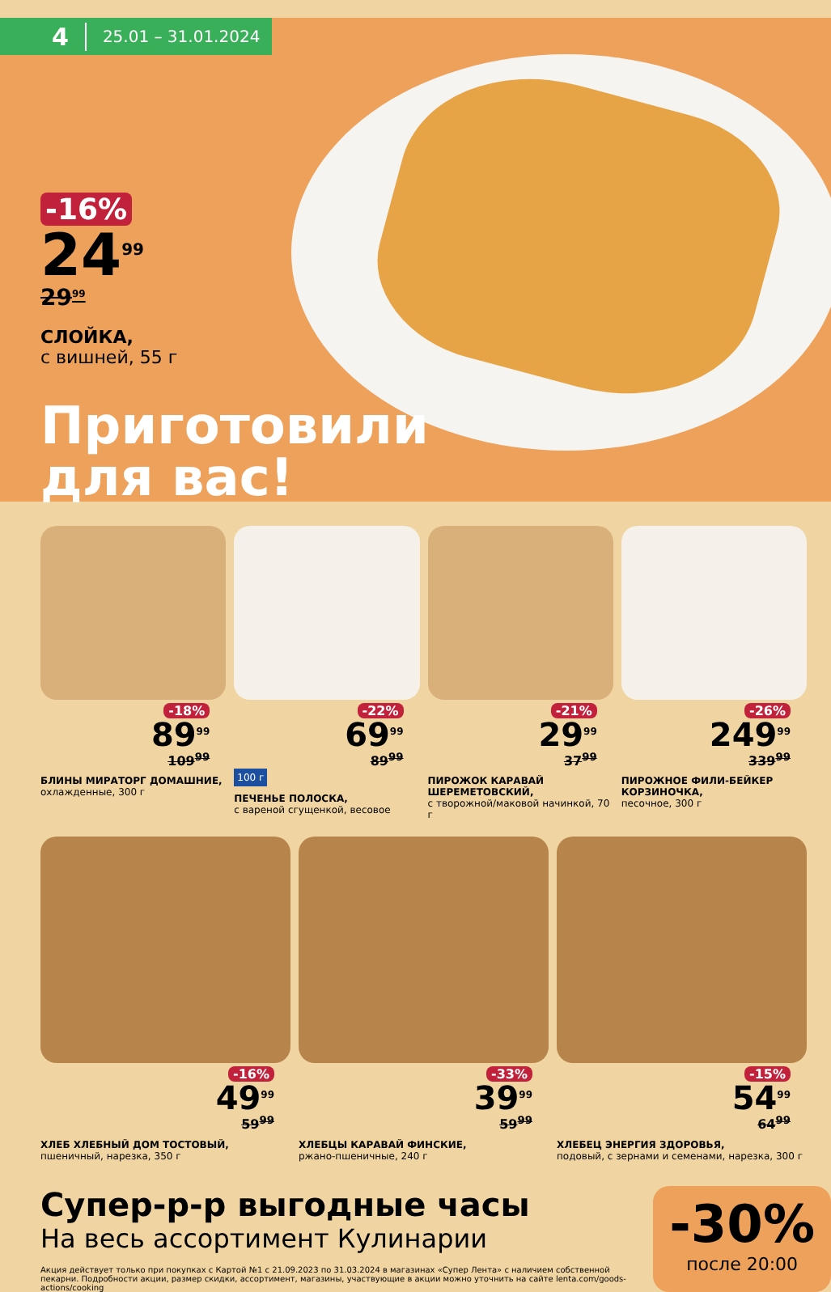4 25.01 – 31.01.2024
-16%
24<sup>99</sup>
29<sup>99</sup>
СЛОЙКА,
с вишней, 55 г
Приготовили
для вас!
-18%
89<sup>99</sup>
109<sup>99</sup>
БЛИНЫ МИРАТОРГ ДОМАШНИЕ,
охлажденные, 300 г
-22%
69<sup>99</sup>
89<sup>99</sup>
100 г
ПЕЧЕНЬЕ ПОЛОСКА,
с вареной сгущенкой, весовое
-21%
29<sup>99</sup>
37<sup>99</sup>
ПИРОЖОК КАРАВАЙ ШЕРЕМЕТОВСКИЙ,
с творожной/маковой начинкой, 70 г
-26%
249<sup>99</sup>
339<sup>99</sup>
ПИРОЖНОЕ ФИЛИ-БЕЙКЕР КОРЗИНОЧКА,
песочное, 300 г
-16%
49<sup>99</sup>
59<sup>99</sup>
ХЛЕБ ХЛЕБНЫЙ ДОМ ТОСТОВЫЙ,
пшеничный, нарезка, 350 г
-33%
39<sup>99</sup>
59<sup>99</sup>
ХЛЕБЦЫ КАРАВАЙ ФИНСКИЕ,
ржано-пшеничные, 240 г
-15%
54<sup>99</sup>
64<sup>99</sup>
ХЛЕБЕЦ ЭНЕРГИЯ ЗДОРОВЬЯ,
подовый, с зернами и семенами, нарезка, 300 г
Супер-р-р выгодные часы
На весь ассортимент Кулинарии
Акция действует только при покупках с Картой №1 с 21.09.2023 по 31.03.2024 в магазинах «Супер Лента» с наличием собственной пекарни. Подробности акции, размер скидки, ассортимент, магазины, участвующие в акции можно уточнить на сайте lenta.com/goods-actions/cooking
-30%
после 20:00